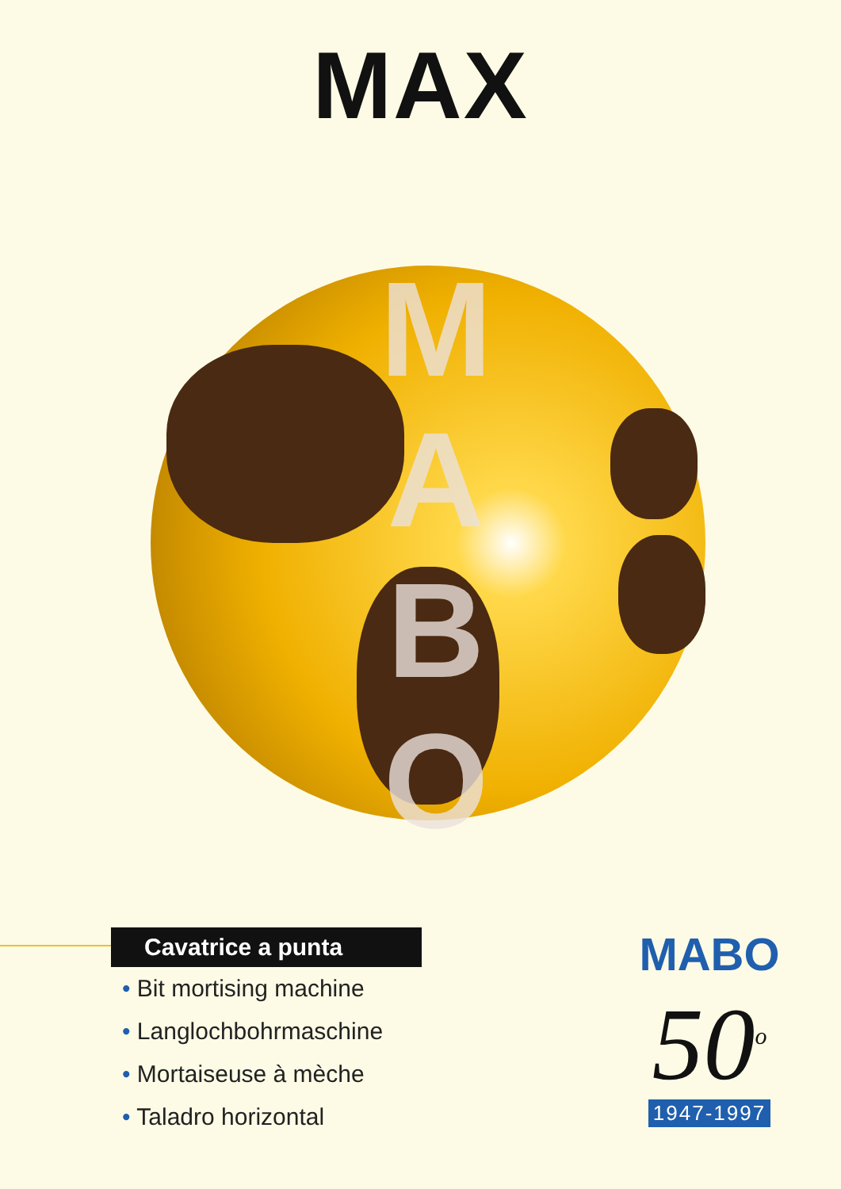MAX
M
A
B
O
Cavatrice a punta
• Bit mortising machine
• Langlochbohrmaschine
• Mortaiseuse à mèche
• Taladro horizontal
MABO
50<sup>o</sup>
1947-1997